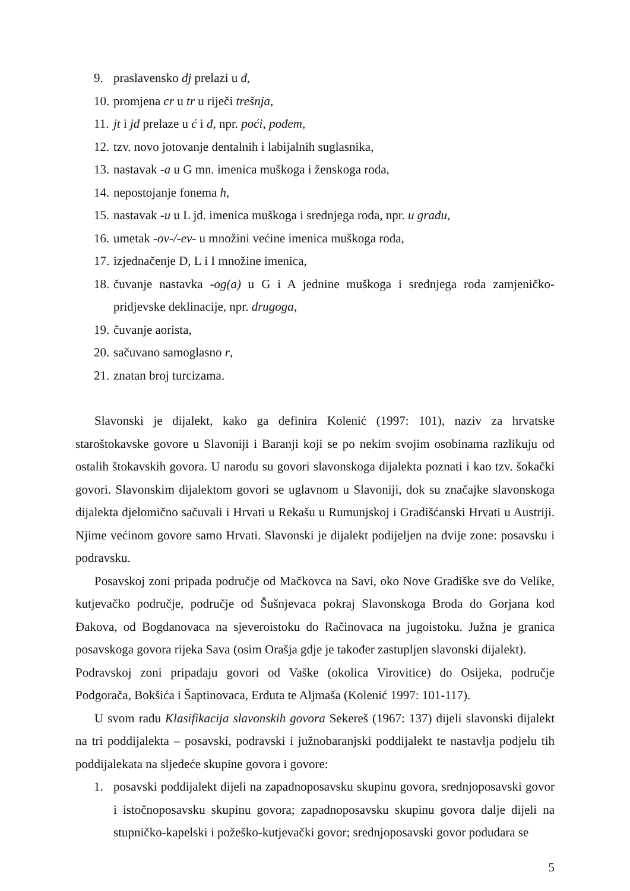9. praslavensko dj prelazi u đ,
10. promjena cr u tr u riječi trešnja,
11. jt i jd prelaze u ć i đ, npr. poći, pođem,
12. tzv. novo jotovanje dentalnih i labijalnih suglasnika,
13. nastavak -a u G mn. imenica muškoga i ženskoga roda,
14. nepostojanje fonema h,
15. nastavak -u u L jd. imenica muškoga i srednjega roda, npr. u gradu,
16. umetak -ov-/-ev- u množini većine imenica muškoga roda,
17. izjednačenje D, L i I množine imenica,
18. čuvanje nastavka -og(a) u G i A jednine muškoga i srednjega roda zamjeničko-pridjevske deklinacije, npr. drugoga,
19. čuvanje aorista,
20. sačuvano samoglasno r,
21. znatan broj turcizama.
Slavonski je dijalekt, kako ga definira Kolenić (1997: 101), naziv za hrvatske staroštokavske govore u Slavoniji i Baranji koji se po nekim svojim osobinama razlikuju od ostalih štokavskih govora. U narodu su govori slavonskoga dijalekta poznati i kao tzv. šokački govori. Slavonskim dijalektom govori se uglavnom u Slavoniji, dok su značajke slavonskoga dijalekta djelomično sačuvali i Hrvati u Rekašu u Rumunjskoj i Gradišćanski Hrvati u Austriji. Njime većinom govore samo Hrvati. Slavonski je dijalekt podijeljen na dvije zone: posavsku i podravsku.
Posavskoj zoni pripada područje od Mačkovca na Savi, oko Nove Gradiške sve do Velike, kutjevačko područje, područje od Šušnjevaca pokraj Slavonskoga Broda do Gorjana kod Đakova, od Bogdanovaca na sjeveroistoku do Račinovaca na jugoistoku. Južna je granica posavskoga govora rijeka Sava (osim Orašja gdje je također zastupljen slavonski dijalekt).
Podravskoj zoni pripadaju govori od Vaške (okolica Virovitice) do Osijeka, područje Podgorača, Bokšića i Šaptinovaca, Erduta te Aljmaša (Kolenić 1997: 101-117).
U svom radu Klasifikacija slavonskih govora Sekereš (1967: 137) dijeli slavonski dijalekt na tri poddijalekta – posavski, podravski i južnobaranjski poddijalekt te nastavlja podjelu tih poddijalekata na sljedeće skupine govora i govore:
1. posavski poddijalekt dijeli na zapadnoposavsku skupinu govora, srednjoposavski govor i istočnoposavsku skupinu govora; zapadnoposavsku skupinu govora dalje dijeli na stupničko-kapelski i požeško-kutjevački govor; srednjoposavski govor podudara se
5